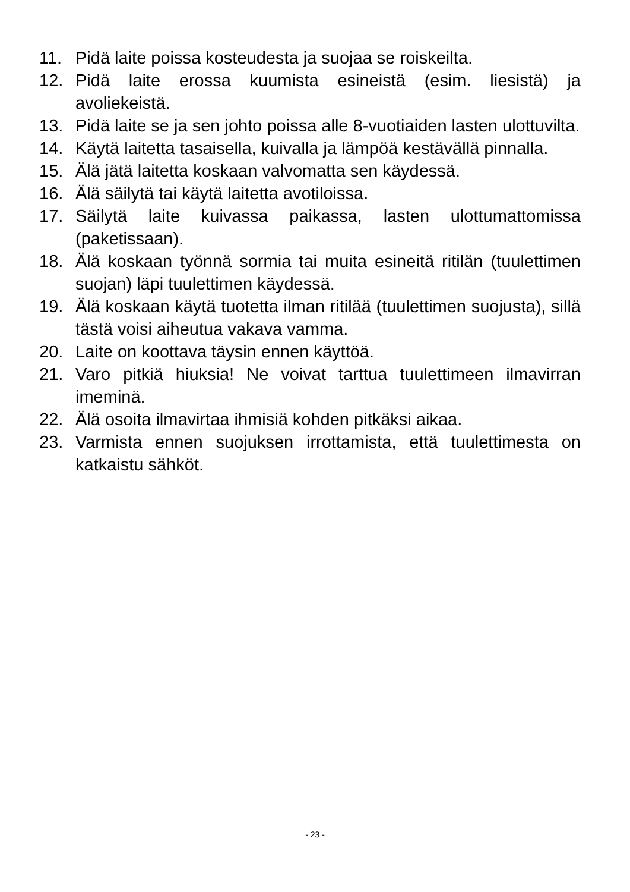11. Pidä laite poissa kosteudesta ja suojaa se roiskeilta.
12. Pidä laite erossa kuumista esineistä (esim. liesistä) ja avoliekeistä.
13. Pidä laite se ja sen johto poissa alle 8-vuotiaiden lasten ulottuvilta.
14. Käytä laitetta tasaisella, kuivalla ja lämpöä kestävällä pinnalla.
15. Älä jätä laitetta koskaan valvomatta sen käydessä.
16. Älä säilytä tai käytä laitetta avotiloissa.
17. Säilytä laite kuivassa paikassa, lasten ulottumattomissa (paketissaan).
18. Älä koskaan työnnä sormia tai muita esineitä ritilän (tuulettimen suojan) läpi tuulettimen käydessä.
19. Älä koskaan käytä tuotetta ilman ritilää (tuulettimen suojusta), sillä tästä voisi aiheutua vakava vamma.
20. Laite on koottava täysin ennen käyttöä.
21. Varo pitkiä hiuksia! Ne voivat tarttua tuulettimeen ilmavirran imeminä.
22. Älä osoita ilmavirtaa ihmisiä kohden pitkäksi aikaa.
23. Varmista ennen suojuksen irrottamista, että tuulettimesta on katkaistu sähköt.
- 23 -